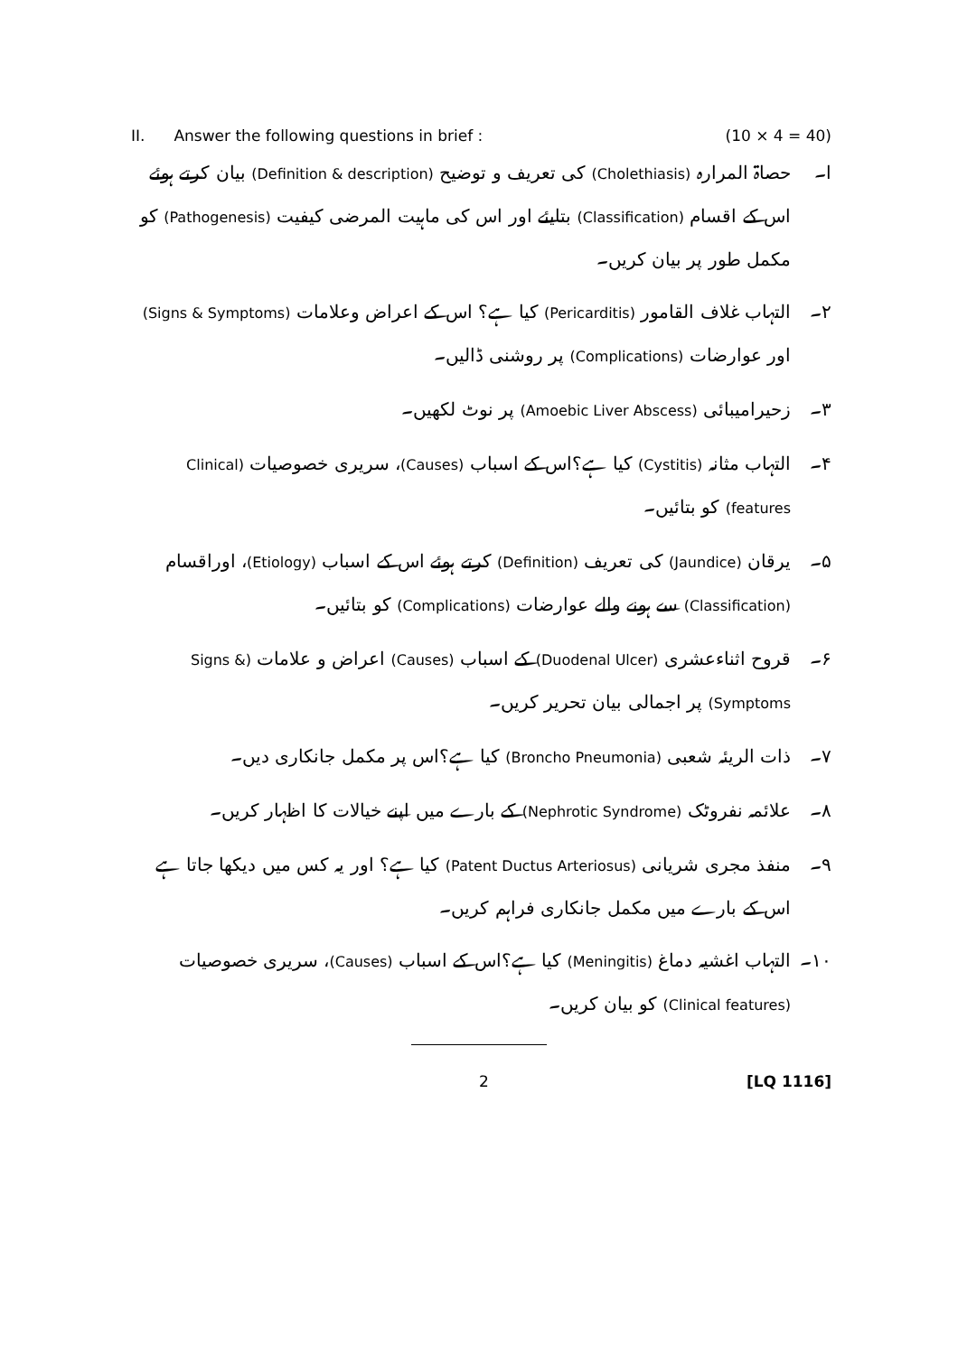II. Answer the following questions in brief : (10 × 4 = 40)
ا۔ حصاۃ المرارہ (Cholethiasis) کی تعریف و توضیح (Definition & description) بیان کرتے ہوئے اس کے اقسام (Classification) بتایئے اور اس کی ماہیت المرضی کیفیت (Pathogenesis) کو مکمل طور پر بیان کریں۔
۲۔ التہاب غلاف القامور (Pericarditis) کیا ہے؟ اس کے اعراض وعلامات (Signs & Symptoms) اور عوارضات (Complications) پر روشنی ڈالیں۔
۳۔ زحیرامیبائی (Amoebic Liver Abscess) پر نوٹ لکھیں۔
۴۔ التہاب مثانہ (Cystitis) کیا ہے؟اس کے اسباب (Causes)، سریری خصوصیات (Clinical features) کو بتائیں۔
۵۔ یرقان (Jaundice) کی تعریف (Definition) کرتے ہوئے اس کے اسباب (Etiology)، اوراقسام (Classification) سے ہونے والے عوارضات (Complications) کو بتائیں۔
۶۔ قروح اثناءعشری (Duodenal Ulcer) کے اسباب (Causes) اعراض و علامات (Signs & Symptoms) پر اجمالی بیان تحریر کریں۔
۷۔ ذات الریئہ شعبی (Broncho Pneumonia) کیا ہے؟اس پر مکمل جانکاری دیں۔
۸۔ علائمہ نفروٹک (Nephrotic Syndrome) کے بارے میں اپنے خیالات کا اظہار کریں۔
۹۔ منفذ مجری شریانی (Patent Ductus Arteriosus) کیا ہے؟ اور یہ کس میں دیکھا جاتا ہے اس کے بارے میں مکمل جانکاری فراہم کریں۔
۱۰۔ التہاب اغشیہ دماغ (Meningitis) کیا ہے؟اس کے اسباب (Causes)، سریری خصوصیات (Clinical features) کو بیان کریں۔
2 [LQ 1116]